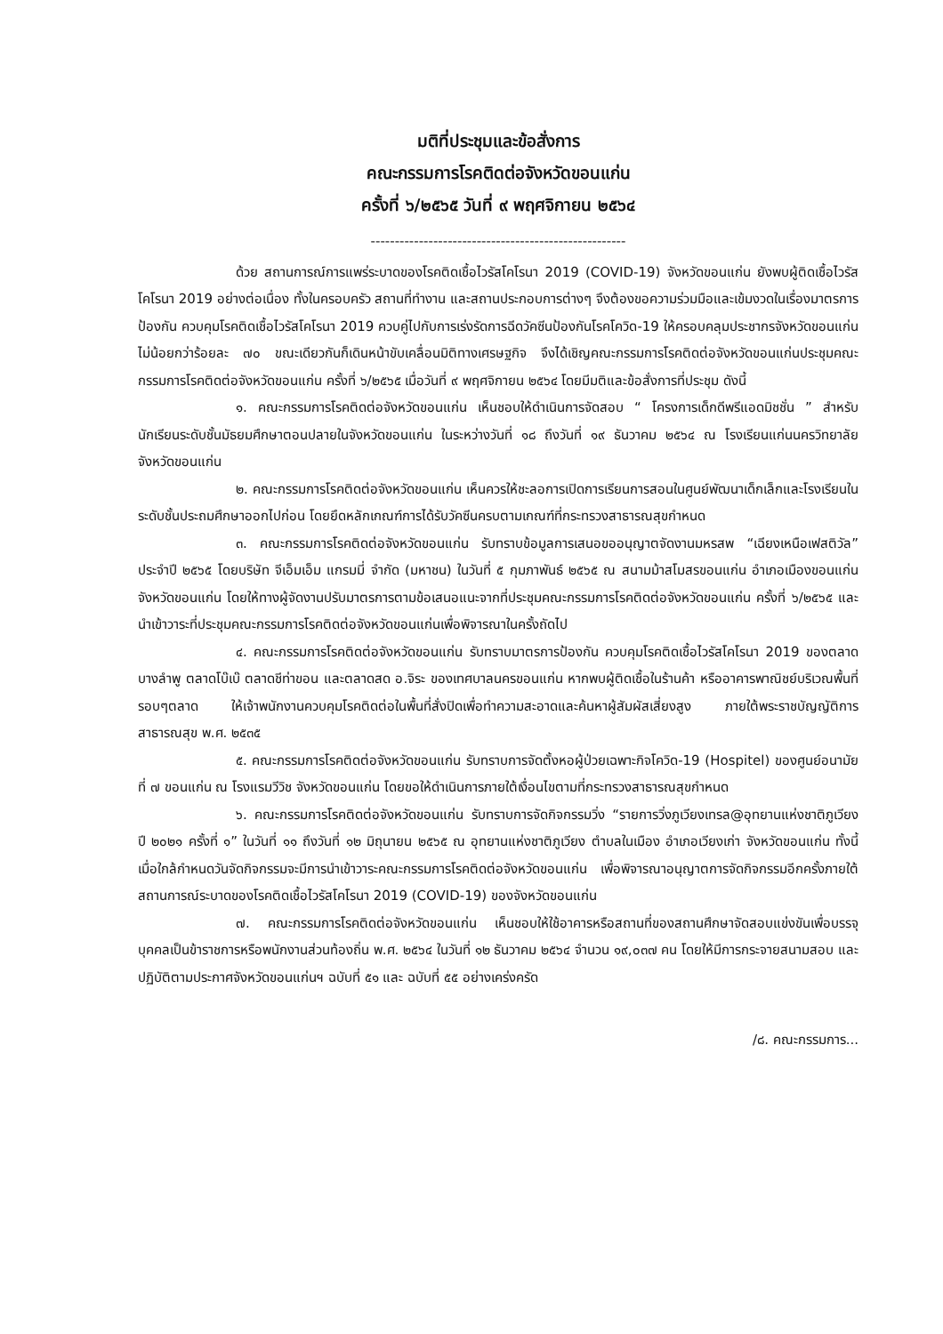มติที่ประชุมและข้อสั่งการ
คณะกรรมการโรคติดต่อจังหวัดขอนแก่น
ครั้งที่ ๖/๒๕๖๕ วันที่ ๙ พฤศจิกายน ๒๕๖๔
-----------------------------------------------------
ด้วย สถานการณ์การแพร่ระบาดของโรคติดเชื้อไวรัสโคโรนา 2019 (COVID-19) จังหวัดขอนแก่น ยังพบผู้ติดเชื้อไวรัสโคโรนา 2019 อย่างต่อเนื่อง ทั้งในครอบครัว สถานที่ทำงาน และสถานประกอบการต่างๆ จึงต้องขอความร่วมมือและเข้มงวดในเรื่องมาตรการป้องกัน ควบคุมโรคติดเชื้อไวรัสโคโรนา 2019 ควบคู่ไปกับการเร่งรัดการฉีดวัคซีนป้องกันโรคโควิด-19 ให้ครอบคลุมประชากรจังหวัดขอนแก่นไม่น้อยกว่าร้อยละ ๗๐ ขณะเดียวกันก็เดินหน้าขับเคลื่อนมิติทางเศรษฐกิจ จึงได้เชิญคณะกรรมการโรคติดต่อจังหวัดขอนแก่นประชุมคณะกรรมการโรคติดต่อจังหวัดขอนแก่น ครั้งที่ ๖/๒๕๖๕ เมื่อวันที่ ๙ พฤศจิกายน ๒๕๖๔ โดยมีมติและข้อสั่งการที่ประชุม ดังนี้
๑. คณะกรรมการโรคติดต่อจังหวัดขอนแก่น เห็นชอบให้ดำเนินการจัดสอบ “ โครงการเด็กดีพรีแอดมิชชั่น ” สำหรับนักเรียนระดับชั้นมัธยมศึกษาตอนปลายในจังหวัดขอนแก่น ในระหว่างวันที่ ๑๘ ถึงวันที่ ๑๙ ธันวาคม ๒๕๖๔ ณ โรงเรียนแก่นนครวิทยาลัย จังหวัดขอนแก่น
๒. คณะกรรมการโรคติดต่อจังหวัดขอนแก่น เห็นควรให้ชะลอการเปิดการเรียนการสอนในศูนย์พัฒนาเด็กเล็กและโรงเรียนในระดับชั้นประถมศึกษาออกไปก่อน โดยยึดหลักเกณฑ์การได้รับวัคซีนครบตามเกณฑ์ที่กระทรวงสาธารณสุขกำหนด
๓. คณะกรรมการโรคติดต่อจังหวัดขอนแก่น รับทราบข้อมูลการเสนอขออนุญาตจัดงานมหรสพ “เฉียงเหนือเฟสติวัล” ประจำปี ๒๕๖๕ โดยบริษัท จีเอ็มเอ็ม แกรมมี่ จำกัด (มหาชน) ในวันที่ ๕ กุมภาพันธ์ ๒๕๖๕ ณ สนามม้าสโมสรขอนแก่น อำเภอเมืองขอนแก่น จังหวัดขอนแก่น โดยให้ทางผู้จัดงานปรับมาตรการตามข้อเสนอแนะจากที่ประชุมคณะกรรมการโรคติดต่อจังหวัดขอนแก่น ครั้งที่ ๖/๒๕๖๕ และนำเข้าวาระที่ประชุมคณะกรรมการโรคติดต่อจังหวัดขอนแก่นเพื่อพิจารณาในครั้งถัดไป
๔. คณะกรรมการโรคติดต่อจังหวัดขอนแก่น รับทราบมาตรการป้องกัน ควบคุมโรคติดเชื้อไวรัสโคโรนา 2019 ของตลาดบางลำพู ตลาดโบ๊เบ๊ ตลาดชีท่าขอน และตลาดสด อ.จิระ ของเทศบาลนครขอนแก่น หากพบผู้ติดเชื้อในร้านค้า หรืออาคารพาณิชย์บริเวณพื้นที่รอบๆตลาด ให้เจ้าพนักงานควบคุมโรคติดต่อในพื้นที่สั่งปิดเพื่อทำความสะอาดและค้นหาผู้สัมผัสเสี่ยงสูง ภายใต้พระราชบัญญัติการสาธารณสุข พ.ศ. ๒๕๓๕
๕. คณะกรรมการโรคติดต่อจังหวัดขอนแก่น รับทราบการจัดตั้งหอผู้ป่วยเฉพาะกิจโควิด-19 (Hospitel) ของศูนย์อนามัยที่ ๗ ขอนแก่น ณ โรงแรมวีวิช จังหวัดขอนแก่น โดยขอให้ดำเนินการภายใต้เงื่อนไขตามที่กระทรวงสาธารณสุขกำหนด
๖. คณะกรรมการโรคติดต่อจังหวัดขอนแก่น รับทราบการจัดกิจกรรมวิ่ง “รายการวิ่งภูเวียงเทรล@อุทยานแห่งชาติภูเวียง ปี ๒๐๒๑ ครั้งที่ ๑” ในวันที่ ๑๑ ถึงวันที่ ๑๒ มิถุนายน ๒๕๖๕ ณ อุทยานแห่งชาติภูเวียง ตำบลในเมือง อำเภอเวียงเก่า จังหวัดขอนแก่น ทั้งนี้ เมื่อใกล้กำหนดวันจัดกิจกรรมจะมีการนำเข้าวาระคณะกรรมการโรคติดต่อจังหวัดขอนแก่น เพื่อพิจารณาอนุญาตการจัดกิจกรรมอีกครั้งภายใต้สถานการณ์ระบาดของโรคติดเชื้อไวรัสโคโรนา 2019 (COVID-19) ของจังหวัดขอนแก่น
๗. คณะกรรมการโรคติดต่อจังหวัดขอนแก่น เห็นชอบให้ใช้อาคารหรือสถานที่ของสถานศึกษาจัดสอบแข่งขันเพื่อบรรจุบุคคลเป็นข้าราชการหรือพนักงานส่วนท้องถิ่น พ.ศ. ๒๕๖๔ ในวันที่ ๑๒ ธันวาคม ๒๕๖๔ จำนวน ๑๙,๐๓๗ คน โดยให้มีการกระจายสนามสอบ และปฏิบัติตามประกาศจังหวัดขอนแก่นฯ ฉบับที่ ๕๑ และ ฉบับที่ ๕๕ อย่างเคร่งครัด
/๘. คณะกรรมการ...